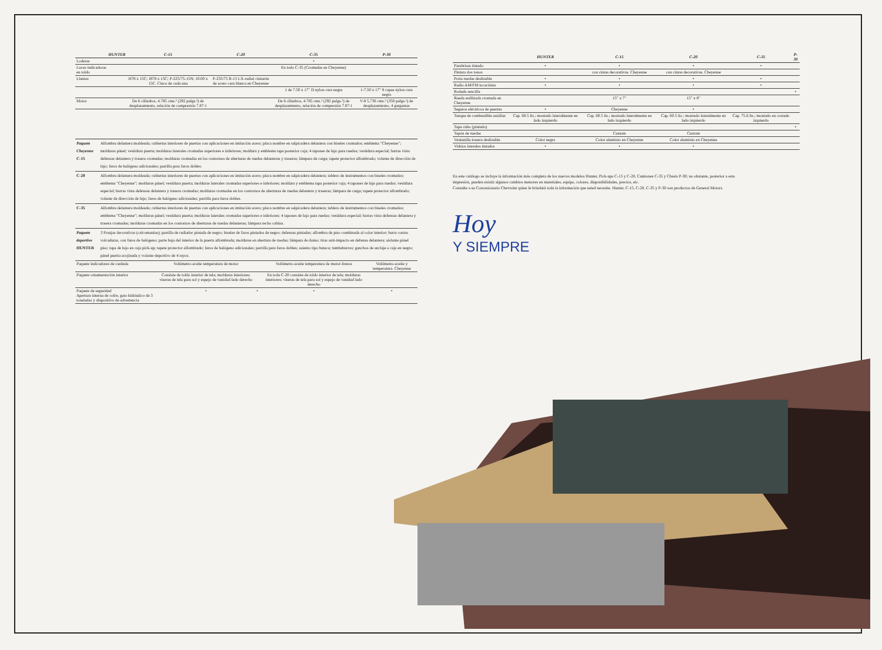| | HUNTER | C-15 | C-20 | C-35 | P-30 |
| --- | --- | --- | --- | --- | --- |
| Loderas | | | | • | |
| Luces indicadoras en toldo | | | | En todo C-35 (Cromadas en Cheyenne) | |
| Llantas | | H78 x 15C; J878 x 15C; P-225/75-15N; 10.00 x 15C. Cinco de cada una | P-235/75 R-15 LX-radial cinturón de acero cara blanca en Cheyenne | | |
| | | | | 1 de 7.50 x 17" D nylon cara negra | 1-7.50 x 17" 8 capas nylon cara negra |
| Motor | | De 6 cilindros, 4.785 cms.³ (292 pulgs.³) de desplazamiento, relación de compresión 7.87:1 | | De 6 cilindros, 4.785 cms.³ (292 pulgs.³) de desplazamiento, relación de compresión 7.87:1 | V-8 5,736 cms.³ (350 pulgs.³) de desplazamiento, 4 gargantas |
| Paquete Cheyenne C-15 | Alfombra delantera moldeada; cubiertas interiores de puertas con aplicaciones en imitación acero; placa nombre en salpicadera delantera con biseles cromados; emblema "Cheyenne"; molduras pánel; vestidura puerta; molduras laterales cromadas superiores e inferiores; moldura y emblema tapa posterior caja; 4 tapones de lujo para ruedas; vestidura especial; barras vista defensas delantera y trasera cromadas; molduras cromadas en los contornos de aberturas de ruedas delanteras y traseras; lámpara de carga; tapete protector alfombrado; volante de dirección de lujo; faros de halógeno adicionales; parrilla para faros dobles. |
| C-20 | Alfombra delantera moldeada; cubiertas interiores de puertas con aplicaciones en imitación acero; placa nombre en salpicadera delantera; tablero de instrumentos con biseles cromados; emblema "Cheyenne"; molduras pánel; vestidura puerta; molduras laterales cromadas superiores e inferiores; moldura y emblema tapa posterior caja; 4 tapones de lujo para ruedas; vestidura especial; barras vista defensas delantera y trasera cromadas; molduras cromadas en los contornos de aberturas de ruedas delantera y traseras; lámpara de carga; tapete protector alfombrado; volante de dirección de lujo; faros de halógeno adicionales; parrilla para faros dobles. |
| C-35 | Alfombra delantera moldeada; cubiertas interiores de puertas con aplicaciones en imitación acero; placa nombre en salpicadera delantera; tablero de instrumentos con biseles cromados; emblema "Cheyenne"; molduras pánel; vestidura puerta; molduras laterales cromadas superiores e inferiores; 4 tapones de lujo para ruedas; vestidura especial; barras vista defensas delantera y trasera cromadas; molduras cromadas en los contornos de aberturas de ruedas delanteras; lámpara techo cabina. |
| Paquete deportivo HUNTER | 3 Franjas decorativas (calcomanías); parrilla de radiador pintada de negro; biseles de faros pintados de negro; defensas pintadas; alfombra de piso combinada al color interior; barra contra volcaduras, con faros de halógeno; parte baja del interior de la puerta alfombrada; molduras en abertura de ruedas; lámpara de domo; tiras anti-impacto en defensa delantera; aislante pánel piso; tapa de lujo en caja pick-up; tapete protector alfombrado; faros de halógeno adicionales; parrilla para faros dobles; asiento tipo butaca; tumbaburros; ganchos de anclaje a caja en negro; pánel puerta acojinada y volante deportivo de 4 rayos. |
| Paquete indicadores de carátula | Voltímetro-aceite temperatura de motor | | Voltímetro-aceite temperatura de motor-frenos | Voltímetro-aceite y temperatura. Cheyenne | |
| Paquete ornamentación interior | Consiste de toldo interior de tela; molduras interiores; viseras de tela para sol y espejo de vanidad lado derecho | | En toda C-20 consiste de toldo interior de tela; molduras interiores; viseras de tela para sol y espejo de vanidad lado derecho | | |
| Paquete de seguridad Apertura interna de cofre, gato hidráulico de 3 toneladas y dispositivo de advertencia | • | • | • | • | |
| | HUNTER | C-15 | C-20 | C-35 | P-30 |
| --- | --- | --- | --- | --- | --- |
| Parabrisas tintado | • | • | • | • | |
| Pintura dos tonos | | con cintas decorativas. Cheyenne | con cintas decorativas. Cheyenne | | |
| Porta ruedas deslizable | • | • | • | • | |
| Radio AM/FM tocacintas | • | • | • | • | |
| Rodada sencilla | | | | | • |
| Rueda estilizada cromada en Cheyenne | | 15" x 7" | 15" x 8" | | |
| Seguros eléctricos de puertas | • | Cheyenne | • | | |
| Tanque de combustible auxiliar | Cap. 60.5 lts.; montado lateralmente en lado izquierdo | Cap. 60.5 lts.; montado lateralmente en lado izquierdo | Cap. 60.5 lts.; montado lateralmente en lado izquierdo | Cap. 75.6 lts.; montado en costado izquierdo | |
| Tapa cubo (pintado) | | | | | • |
| Tapón de ruedas | | Custom | Custom | | |
| Ventanilla trasera deslizable | Color negra | Color aluminio en Cheyenne | Color aluminio en Cheyenne | | |
| Vidrios laterales tintados | • | • | • | | |
En este catálogo se incluye la información más completa de los nuevos modelos Hunter, Pick-ups C-15 y C-20, Camiones C-35 y Chasis P-30; no obstante, posterior a esta impresión, pueden existir algunos cambios menores en materiales, equipo, colores, disponibilidades, precios, etc.
Consulte a su Concesionario Chevrolet quien le brindará toda la información que usted necesite. Hunter, C-15, C-20, C-35 y P-30 son productos de General Motors.
Hoy
Y SIEMPRE